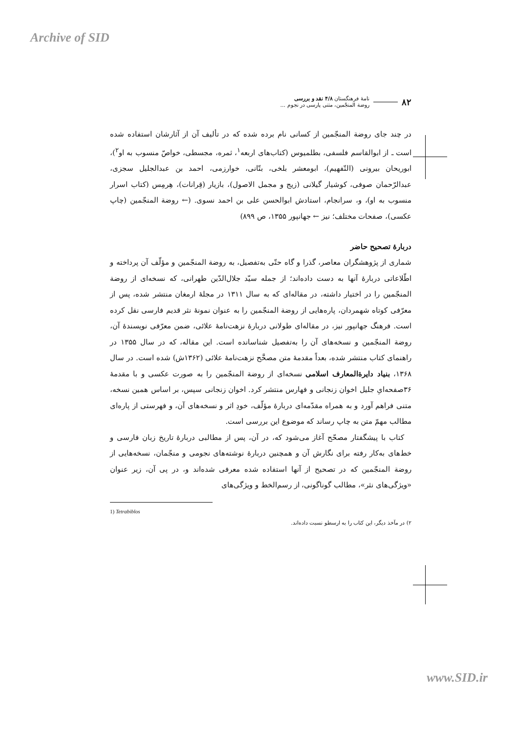Archive of SID
۸۲
نامهٔ فرهنگستان ۴/۸ نقد و بررسی
روضة المنجّمین، متنی پارسی در نجوم ...
در چند جای روضة المنجّمین از کسانی نام برده شده که در تألیف آن از آثارشان استفاده شده است ـ از ابوالقاسم فلسفی، بطلمیوس (کتاب‌های اربعه<sup>۱</sup>، ثمره، مجسطی، خواصّ منسوب به او<sup>۲</sup>)، ابوریحان بیرونی (التّفهیم)، ابومعشر بلخی، بتّانی، خوارزمی، احمد بن عبدالجلیل سجزی، عبدالرّحمان صوفی، کوشیار گیلانی (زیج و مجمل الاصول)، بازیار (قِرانات)، هِرمِس (کتاب اسرار منسوب به او)، و، سرانجام، استادش ابوالحسن علی بن احمد نسوی. (← روضة المنجّمین (چاپ عکسی)، صفحات مختلف؛ نیز ← جهانپور ۱۳۵۵، ص ۸۹۹)
دربارهٔ تصحیح حاضر
شماری از پژوهشگران معاصر، گذرا و گاه حتّی به‌تفصیل، به روضة المنجّمین و مؤلّف آن پرداخته و اطّلاعاتی دربارهٔ آنها به دست داده‌اند؛ از جمله سیّد جلال‌الدّین طهرانی، که نسخه‌ای از روضة المنجّمین را در اختیار داشته، در مقاله‌ای که به سال ۱۳۱۱ در مجلهٔ ارمغان منتشر شده، پس از معرّفی کوتاه شهمردان، پاره‌هایی از روضة المنجّمین را به عنوان نمونهٔ نثر قدیم فارسی نقل کرده است. فرهنگ جهانپور نیز، در مقاله‌ای طولانی دربارهٔ نزهت‌نامهٔ علائی، ضمن معرّفی نویسندهٔ آن، روضة المنجّمین و نسخه‌های آن را به‌تفصیل شناسانده است. این مقاله، که در سال ۱۳۵۵ در راهنمای کتاب منتشر شده، بعداً مقدمهٔ متن مصحَّح نزهت‌نامهٔ علائی (۱۳۶۲ش) شده است. در سال ۱۳۶۸، بنیاد دایرةالمعارف اسلامی نسخه‌ای از روضة المنجّمین را به صورت عکسی و با مقدمهٔ ۳۶صفحه‌ایِ جلیل اخوان زنجانی و فهارس منتشر کرد. اخوان زنجانی سپس، بر اساس همین نسخه، متنی فراهم آورد و به همراه مقدّمه‌ای دربارهٔ مؤلّف، خودِ اثر و نسخه‌های آن، و فهرستی از پاره‌ای مطالب مهمّ متن به چاپ رساند که موضوع این بررسی است.
کتاب با پیشگفتار مصحّح آغاز می‌شود که، در آن، پس از مطالبی دربارهٔ تاریخ زبان فارسی و خط‌های به‌کار رفته برای نگارش آن و همچنین دربارهٔ نوشته‌های نجومی و منجّمان، نسخه‌هایی از روضة المنجّمین که در تصحیح از آنها استفاده شده معرفی شده‌اند و، در پی آن، زیر عنوان «ویژگی‌های نثر»، مطالب گوناگونی، از رسم‌الخط و ویژگی‌های
1) Tetrabiblos
۲) در مآخذ دیگر، این کتاب را به ارسطو نسبت داده‌اند.
www.SID.ir